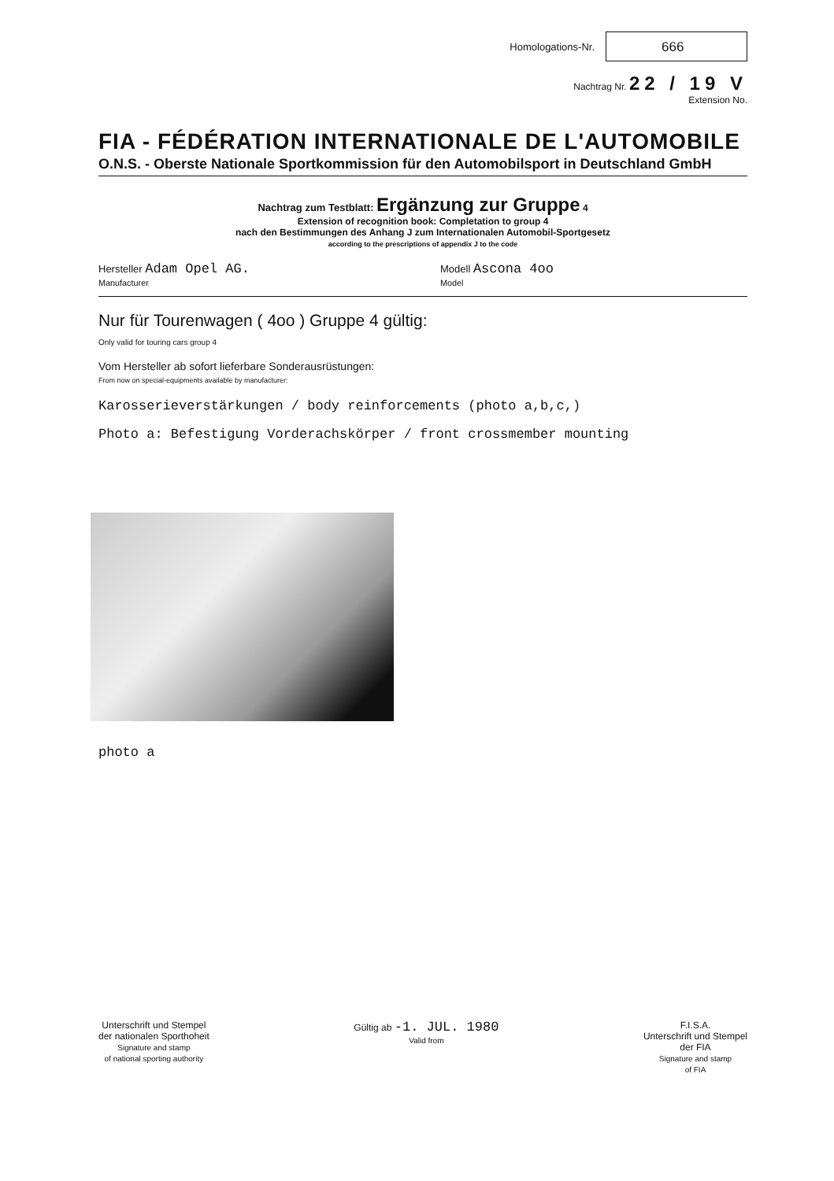Homologations-Nr.
666
Nachtrag Nr. 22 / 19 V
Extension No.
FIA - FÉDÉRATION INTERNATIONALE DE L'AUTOMOBILE
O.N.S. - Oberste Nationale Sportkommission für den Automobilsport in Deutschland GmbH
Nachtrag zum Testblatt: Ergänzung zur Gruppe 4
Extension of recognition book: Completation to group 4
nach den Bestimmungen des Anhang J zum Internationalen Automobil-Sportgesetz
according to the prescriptions of appendix J to the code
Hersteller Adam Opel AG.
Manufacturer
Modell Ascona 4oo
Model
Nur für Tourenwagen ( 4oo ) Gruppe 4 gültig:
Only valid for touring cars group 4
Vom Hersteller ab sofort lieferbare Sonderausrüstungen:
From now on special-equipments available by manufacturer:
Karosserieverstärkungen / body reinforcements (photo a,b,c,)
Photo a: Befestigung Vorderachskörper / front crossmember mounting
photo a
Unterschrift und Stempel
der nationalen Sporthoheit
Signature and stamp
of national sporting authority
Gültig ab -1. JUL. 1980
Valid from
F.I.S.A.
Unterschrift und Stempel
der FIA
Signature and stamp
of FIA